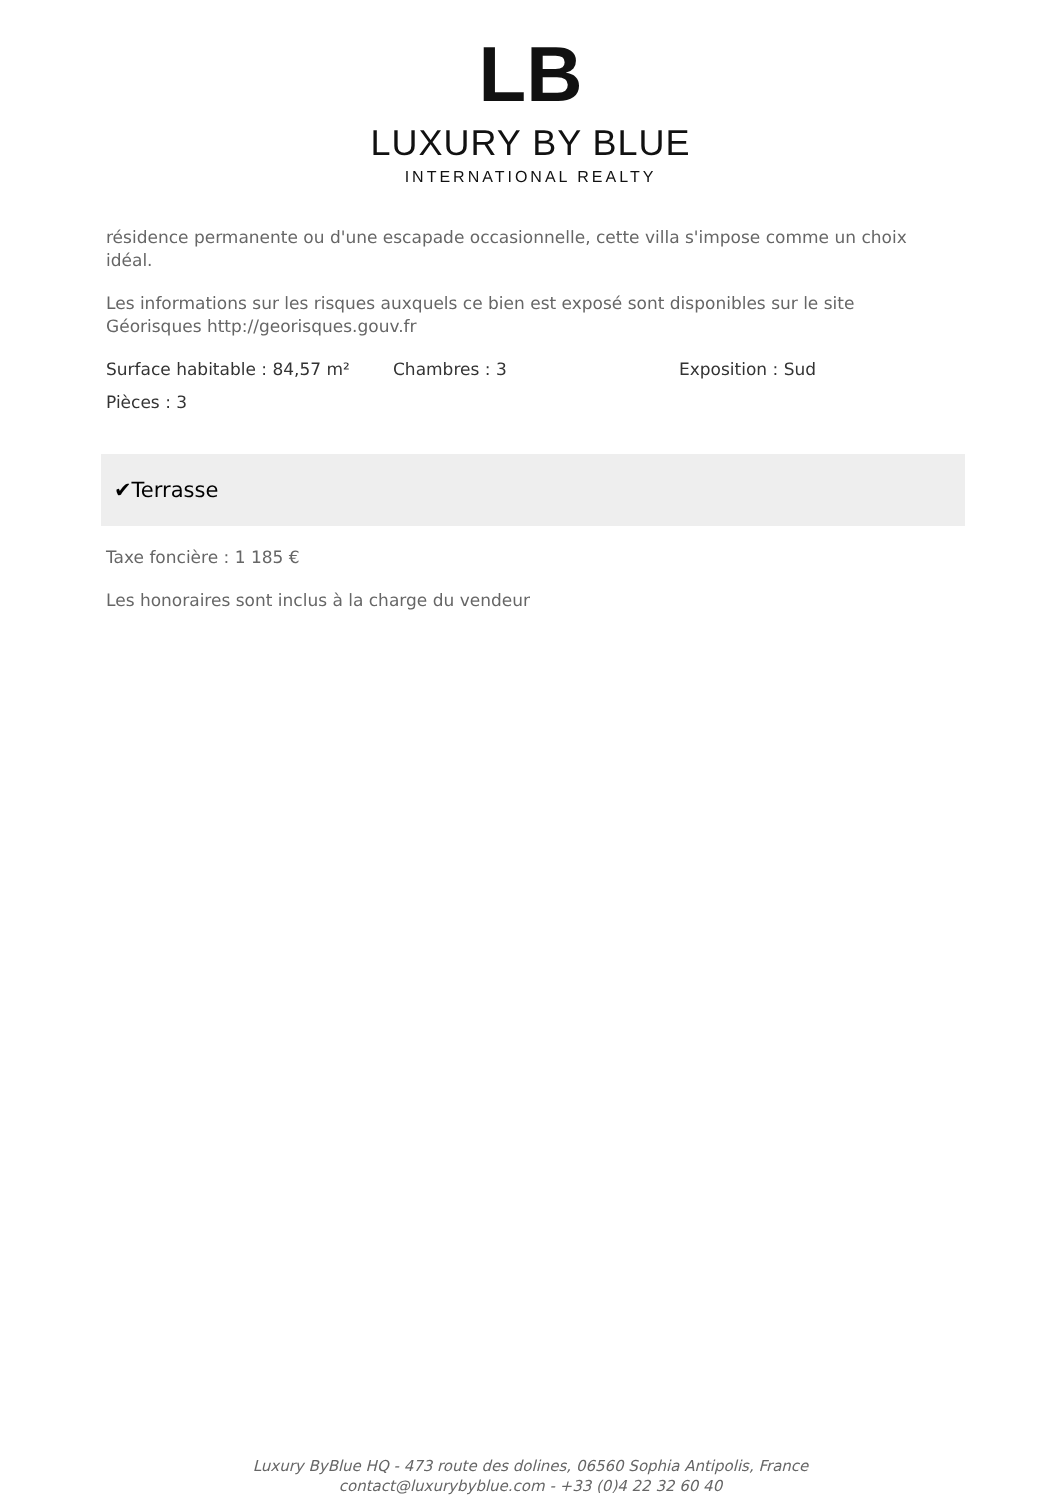LB
LUXURY BY BLUE
INTERNATIONAL REALTY
résidence permanente ou d'une escapade occasionnelle, cette villa s'impose comme un choix idéal.
Les informations sur les risques auxquels ce bien est exposé sont disponibles sur le site Géorisques http://georisques.gouv.fr
Surface habitable : 84,57 m² Chambres : 3 Exposition : Sud
Pièces : 3
✔Terrasse
Taxe foncière : 1 185 €
Les honoraires sont inclus à la charge du vendeur
Luxury ByBlue HQ - 473 route des dolines, 06560 Sophia Antipolis, France
contact@luxurybyblue.com - +33 (0)4 22 32 60 40